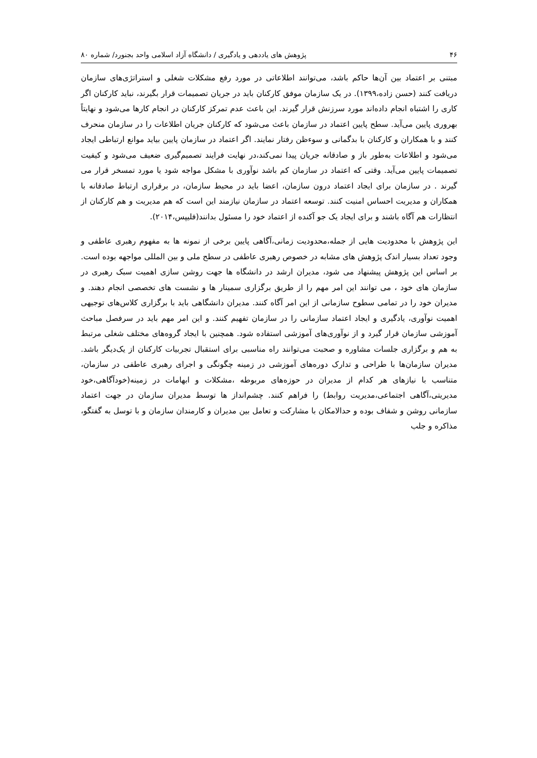۴۶ پژوهش های یاددهی و یادگیری / دانشگاه آزاد اسلامی واحد بجنورد/ شماره ۸۰
مبتنی بر اعتماد بین آن‌ها حاکم باشد، می‌توانند اطلاعاتی در مورد رفع مشکلات شغلی و استراتژی‌های سازمان دریافت کنند (حسن زاده،۱۳۹۹). در یک سازمان موفق کارکنان باید در جریان تصمیمات قرار بگیرند، نباید کارکنان اگر کاری را اشتباه انجام داده‌اند مورد سرزنش قرار گیرند. این باعث عدم تمرکز کارکنان در انجام کارها می‌شود و نهایتاً بهروری پایین می‌آید. سطح پایین اعتماد در سازمان باعث می‌شود که کارکنان جریان اطلاعات را در سازمان منحرف کنند و با همکاران و کارکنان با بدگمانی و سوءظن رفتار نمایند. اگر اعتماد در سازمان پایین بیاید موانع ارتباطی ایجاد می‌شود و اطلاعات به‌طور باز و صادقانه جریان پیدا نمی‌کند،در نهایت فرایند تصمیم‌گیری ضعیف می‌شود و کیفیت تصمیمات پایین می‌آید. وقتی که اعتماد در سازمان کم باشد نوآوری با مشکل مواجه شود یا مورد تمسخر قرار می گیرند . در سازمان برای ایجاد اعتماد درون سازمان، اعضا باید در محیط سازمان، در برقراری ارتباط صادقانه با همکاران و مدیریت احساس امنیت کنند. توسعه اعتماد در سازمان نیازمند این است که هم مدیریت و هم کارکنان از انتظارات هم آگاه باشند و برای ایجاد یک جو آکنده از اعتماد خود را مسئول بدانند(فلیپس،۲۰۱۴).
این پژوهش با محدودیت هایی از جمله،محدودیت زمانی،آگاهی پایین برخی از نمونه ها به مفهوم رهبری عاطفی و وجود تعداد بسیار اندک پژوهش های مشابه در خصوص رهبری عاطفی در سطح ملی و بین المللی مواجهه بوده است. بر اساس این پژوهش پیشنهاد می شود، مدیران ارشد در دانشگاه ها جهت روشن سازی اهمیت سبک رهبری در سازمان های خود ، می توانند این امر مهم را از طریق برگزاری سمینار ها و نشست های تخصصی انجام دهند. و مدیران خود را در تمامی سطوح سازمانی از این امر آگاه کنند. مدیران دانشگاهی باید با برگزاری کلاس‌های توجیهی اهمیت نوآوری، یادگیری و ایجاد اعتماد سازمانی را در سازمان تفهیم کنند. و این امر مهم باید در سرفصل مباحث آموزشی سازمان قرار گیرد و از نوآوری‌های آموزشی استفاده شود. همچنین با ایجاد گروه‌های مختلف شغلی مرتبط به هم و برگزاری جلسات مشاوره و صحبت می‌توانند راه مناسبی برای استقبال تجربیات کارکنان از یک‌دیگر باشد. مدیران سازمان‌ها با طراحی و تدارک دوره‌های آموزشی در زمینه چگونگی و اجرای رهبری عاطفی در سازمان، متناسب با نیازهای هر کدام از مدیران در حوزه‌های مربوطه ،مشکلات و ابهامات در زمینه(خودآگاهی،خود مدیریتی،آگاهی اجتماعی،مدیریت روابط) را فراهم کنند. چشم‌انداز ها توسط مدیران سازمان در جهت اعتماد سازمانی روشن و شفاف بوده و حدالامکان با مشارکت و تعامل بین مدیران و کارمندان سازمان و با توسل به گفتگو، مذاکره و جلب